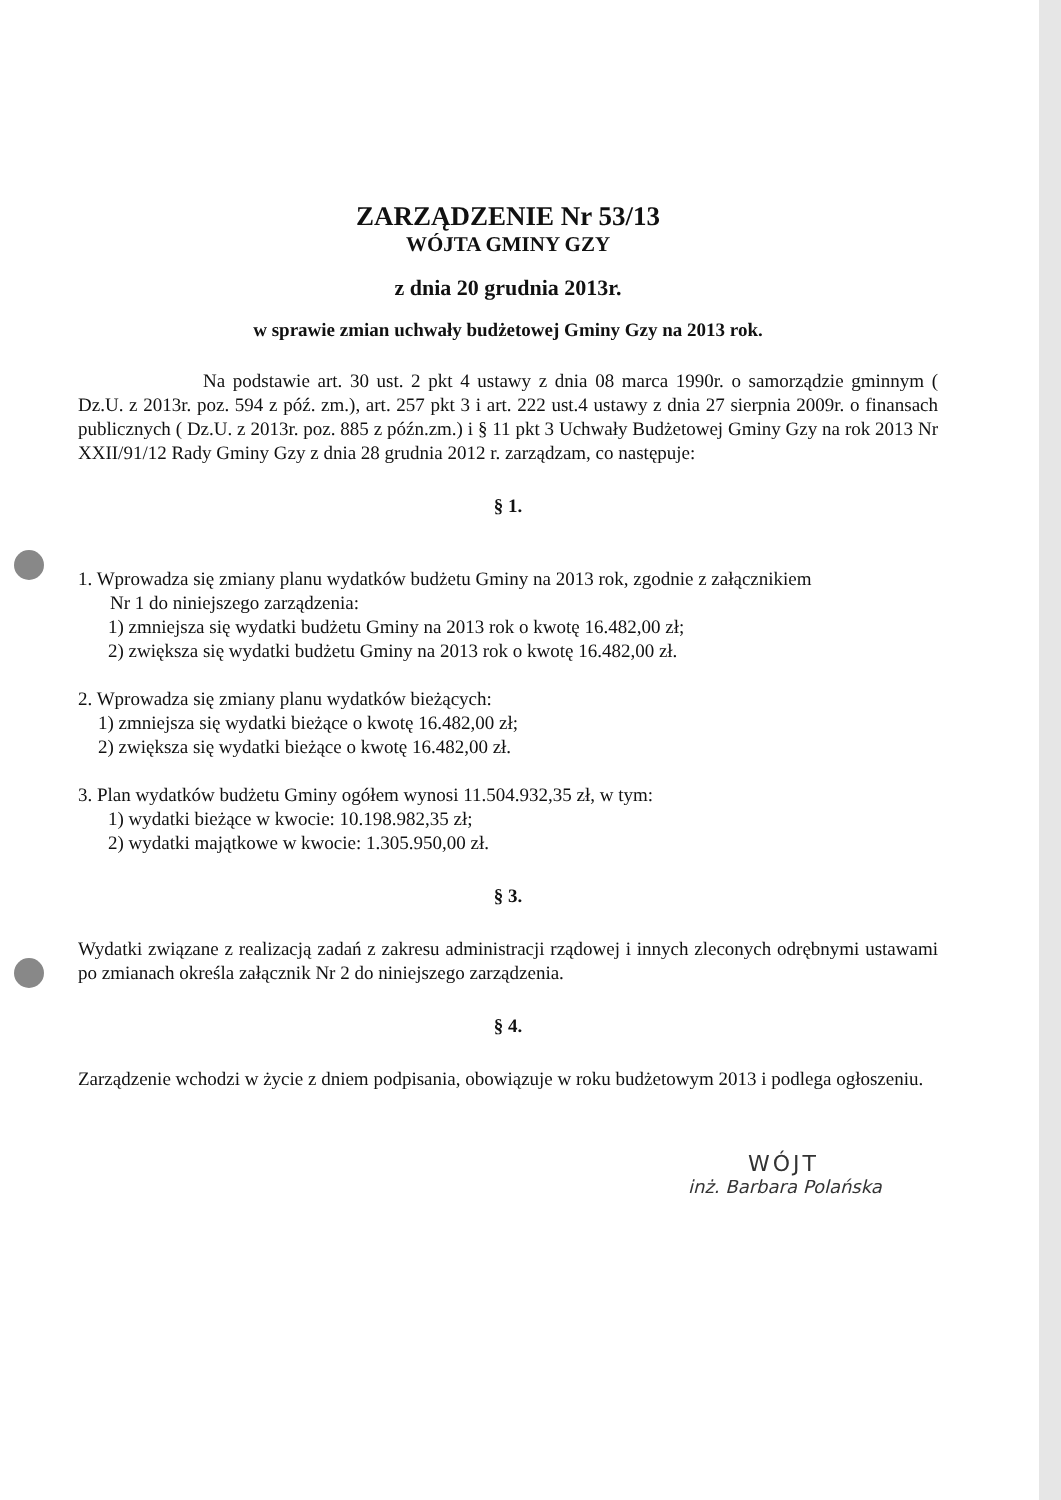ZARZĄDZENIE Nr 53/13
WÓJTA GMINY GZY
z dnia 20 grudnia 2013r.
w sprawie zmian uchwały budżetowej Gminy Gzy na 2013 rok.
Na podstawie art. 30 ust. 2 pkt 4 ustawy z dnia 08 marca 1990r. o samorządzie gminnym ( Dz.U. z 2013r. poz. 594 z póź. zm.), art. 257 pkt 3 i art. 222 ust.4 ustawy z dnia 27 sierpnia 2009r. o finansach publicznych ( Dz.U. z 2013r. poz. 885 z późn.zm.) i § 11 pkt 3 Uchwały Budżetowej Gminy Gzy na rok 2013 Nr XXII/91/12 Rady Gminy Gzy z dnia 28 grudnia 2012 r. zarządzam, co następuje:
§ 1.
1. Wprowadza się zmiany planu wydatków budżetu Gminy na 2013 rok, zgodnie z załącznikiem
Nr 1 do niniejszego zarządzenia:
1) zmniejsza się wydatki budżetu Gminy na 2013 rok o kwotę 16.482,00 zł;
2) zwiększa się wydatki budżetu Gminy na 2013 rok o kwotę 16.482,00 zł.
2. Wprowadza się zmiany planu wydatków bieżących:
1) zmniejsza się wydatki bieżące o kwotę 16.482,00 zł;
2) zwiększa się wydatki bieżące o kwotę 16.482,00 zł.
3. Plan wydatków budżetu Gminy ogółem wynosi 11.504.932,35 zł, w tym:
1) wydatki bieżące w kwocie: 10.198.982,35 zł;
2) wydatki majątkowe w kwocie: 1.305.950,00 zł.
§ 3.
Wydatki związane z realizacją zadań z zakresu administracji rządowej i innych zleconych odrębnymi ustawami po zmianach określa załącznik Nr 2 do niniejszego zarządzenia.
§ 4.
Zarządzenie wchodzi w życie z dniem podpisania, obowiązuje w roku budżetowym 2013 i podlega ogłoszeniu.
WÓJT
inż. Barbara Polańska